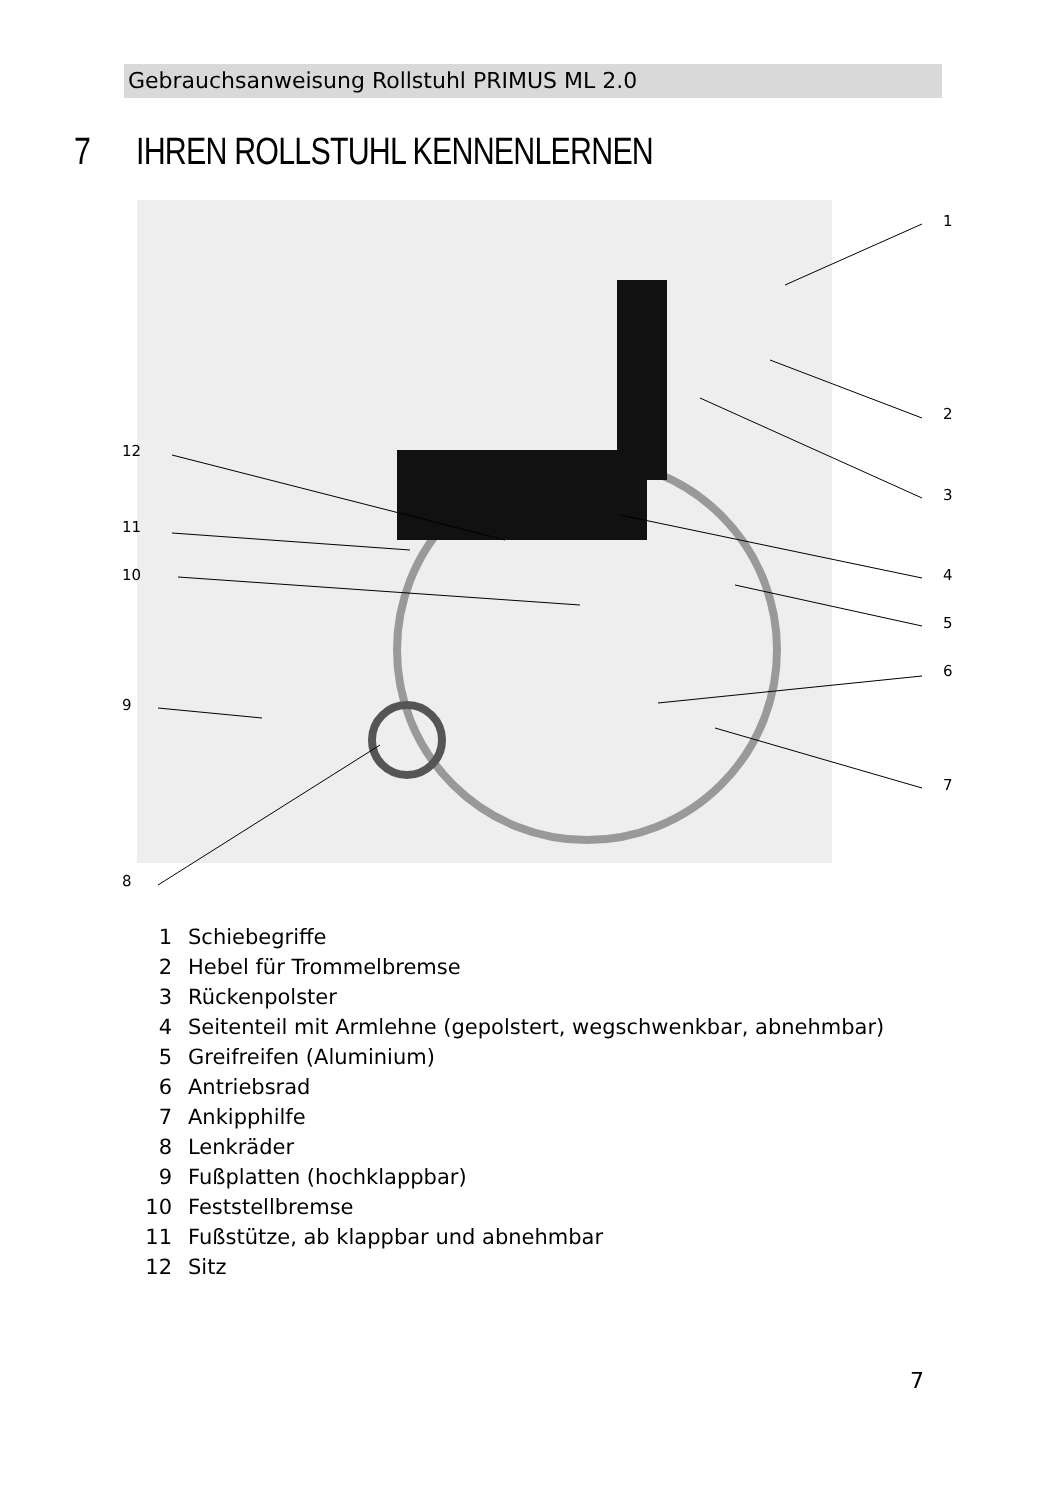Gebrauchsanweisung Rollstuhl PRIMUS ML 2.0
7 IHREN ROLLSTUHL KENNENLERNEN
1
2
3
4
5
6
7
8
9
10
11
12
1 Schiebegriffe
2 Hebel für Trommelbremse
3 Rückenpolster
4 Seitenteil mit Armlehne (gepolstert, wegschwenkbar, abnehmbar)
5 Greifreifen (Aluminium)
6 Antriebsrad
7 Ankipphilfe
8 Lenkräder
9 Fußplatten (hochklappbar)
10 Feststellbremse
11 Fußstütze, ab klappbar und abnehmbar
12 Sitz
7